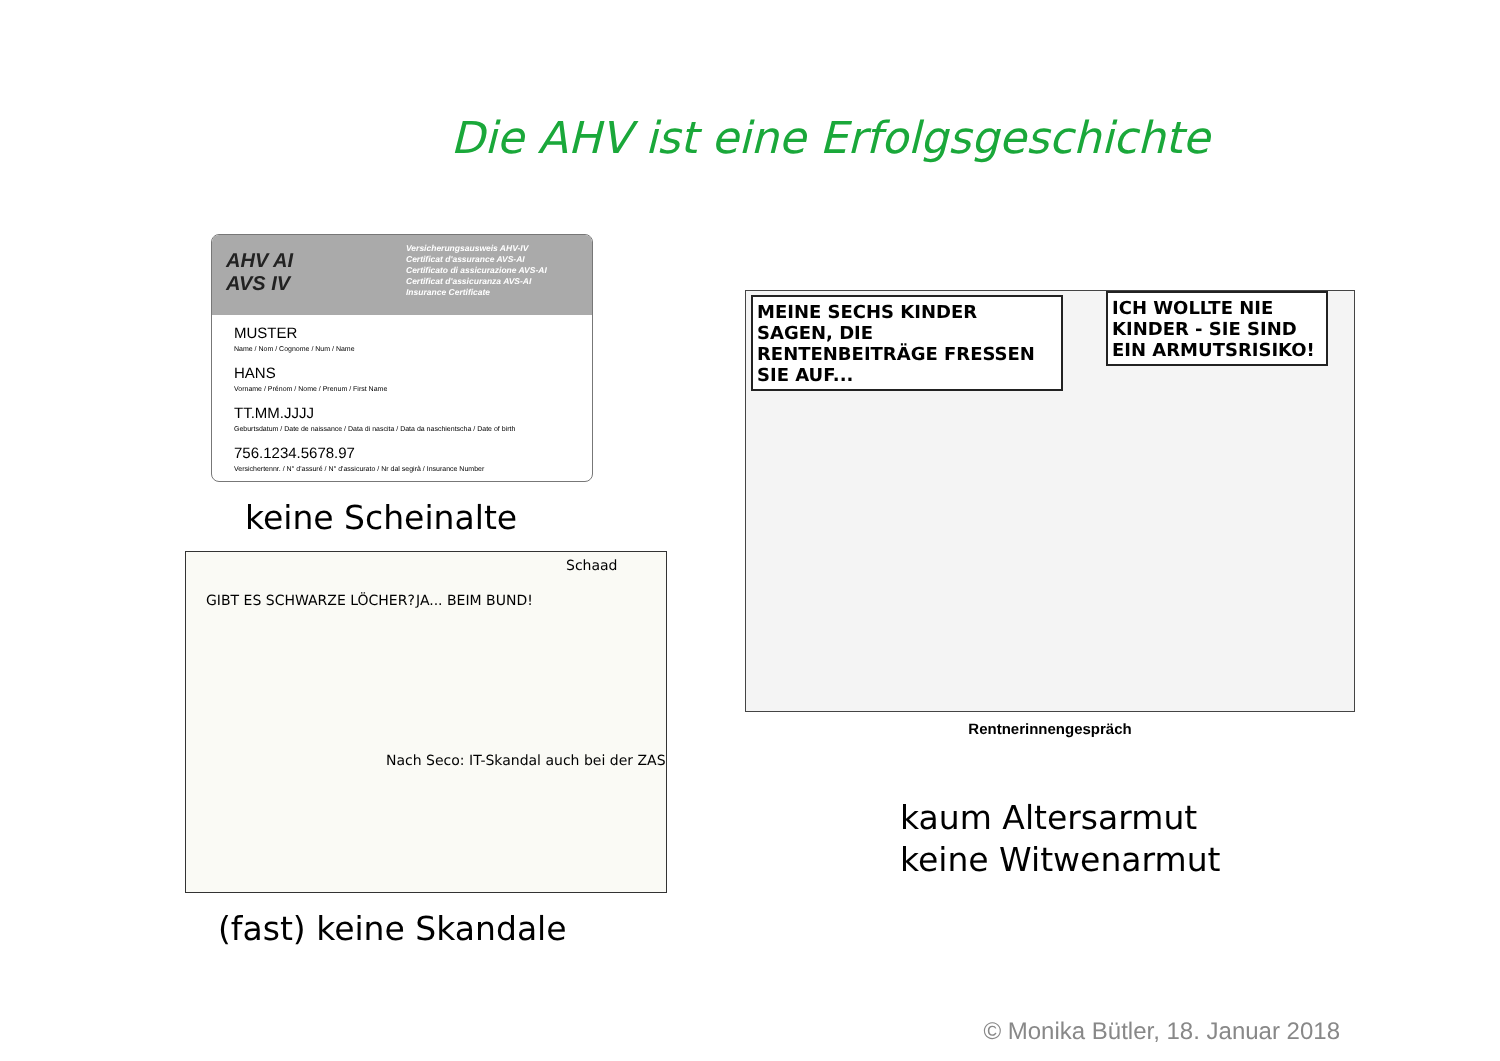Die AHV ist eine Erfolgsgeschichte
AHV AI
AVS IV
Versicherungsausweis AHV-IV
Certificat d'assurance AVS-AI
Certificato di assicurazione AVS-AI
Certificat d'assicuranza AVS-AI
Insurance Certificate
MUSTER
Name / Nom / Cognome / Num / Name
HANS
Vorname / Prénom / Nome / Prenum / First Name
TT.MM.JJJJ
Geburtsdatum / Date de naissance / Data di nascita / Data da naschientscha / Date of birth
756.1234.5678.97
Versichertennr. / N° d'assuré / N° d'assicurato / Nr dal segirà / Insurance Number
keine Scheinalte
GIBT ES SCHWARZE LÖCHER? JA... BEIM BUND!
Nach Seco: IT-Skandal auch bei der ZAS
Schaad
(fast) keine Skandale
MEINE SECHS KINDER SAGEN, DIE RENTENBEITRÄGE FRESSEN SIE AUF...
ICH WOLLTE NIE KINDER - SIE SIND EIN ARMUTSRISIKO!
Rentnerinnengespräch
kaum Altersarmut
keine Witwenarmut
© Monika Bütler, 18. Januar 2018